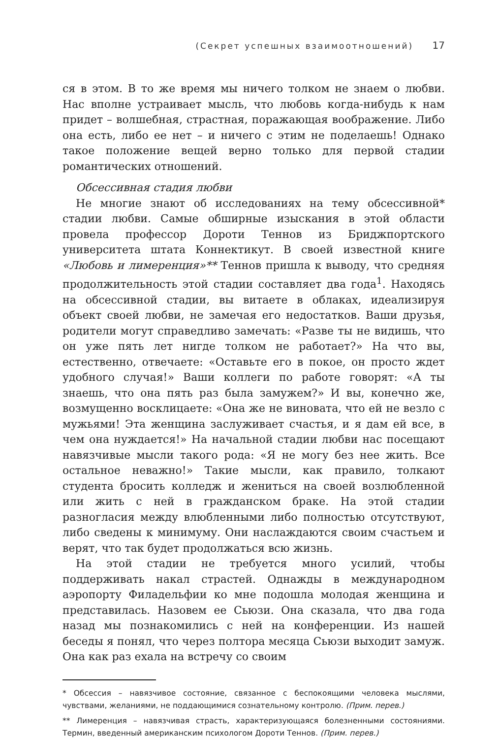(Секрет успешных взаимоотношений) 17
ся в этом. В то же время мы ничего толком не знаем о любви. Нас вполне устраивает мысль, что любовь когда-нибудь к нам придет – волшебная, страстная, поражающая воображение. Либо она есть, либо ее нет – и ничего с этим не поделаешь! Однако такое положение вещей верно только для первой стадии романтических отношений.
Обсессивная стадия любви
Не многие знают об исследованиях на тему обсессивной* стадии любви. Самые обширные изыскания в этой области провела профессор Дороти Теннов из Бриджпортского университета штата Коннектикут. В своей известной книге «Любовь и лимеренция»** Теннов пришла к выводу, что средняя продолжительность этой стадии составляет два года<sup>1</sup>. Находясь на обсессивной стадии, вы витаете в облаках, идеализируя объект своей любви, не замечая его недостатков. Ваши друзья, родители могут справедливо замечать: «Разве ты не видишь, что он уже пять лет нигде толком не работает?» На что вы, естественно, отвечаете: «Оставьте его в покое, он просто ждет удобного случая!» Ваши коллеги по работе говорят: «А ты знаешь, что она пять раз была замужем?» И вы, конечно же, возмущенно восклицаете: «Она же не виновата, что ей не везло с мужьями! Эта женщина заслуживает счастья, и я дам ей все, в чем она нуждается!» На начальной стадии любви нас посещают навязчивые мысли такого рода: «Я не могу без нее жить. Все остальное неважно!» Такие мысли, как правило, толкают студента бросить колледж и жениться на своей возлюбленной или жить с ней в гражданском браке. На этой стадии разногласия между влюбленными либо полностью отсутствуют, либо сведены к минимуму. Они наслаждаются своим счастьем и верят, что так будет продолжаться всю жизнь.
На этой стадии не требуется много усилий, чтобы поддерживать накал страстей. Однажды в международном аэропорту Филадельфии ко мне подошла молодая женщина и представилась. Назовем ее Сьюзи. Она сказала, что два года назад мы познакомились с ней на конференции. Из нашей беседы я понял, что через полтора месяца Сьюзи выходит замуж. Она как раз ехала на встречу со своим
* Обсессия – навязчивое состояние, связанное с беспокоящими человека мыслями, чувствами, желаниями, не поддающимися сознательному контролю. (Прим. перев.)
** Лимеренция – навязчивая страсть, характеризующаяся болезненными состояниями. Термин, введенный американским психологом Дороти Теннов. (Прим. перев.)